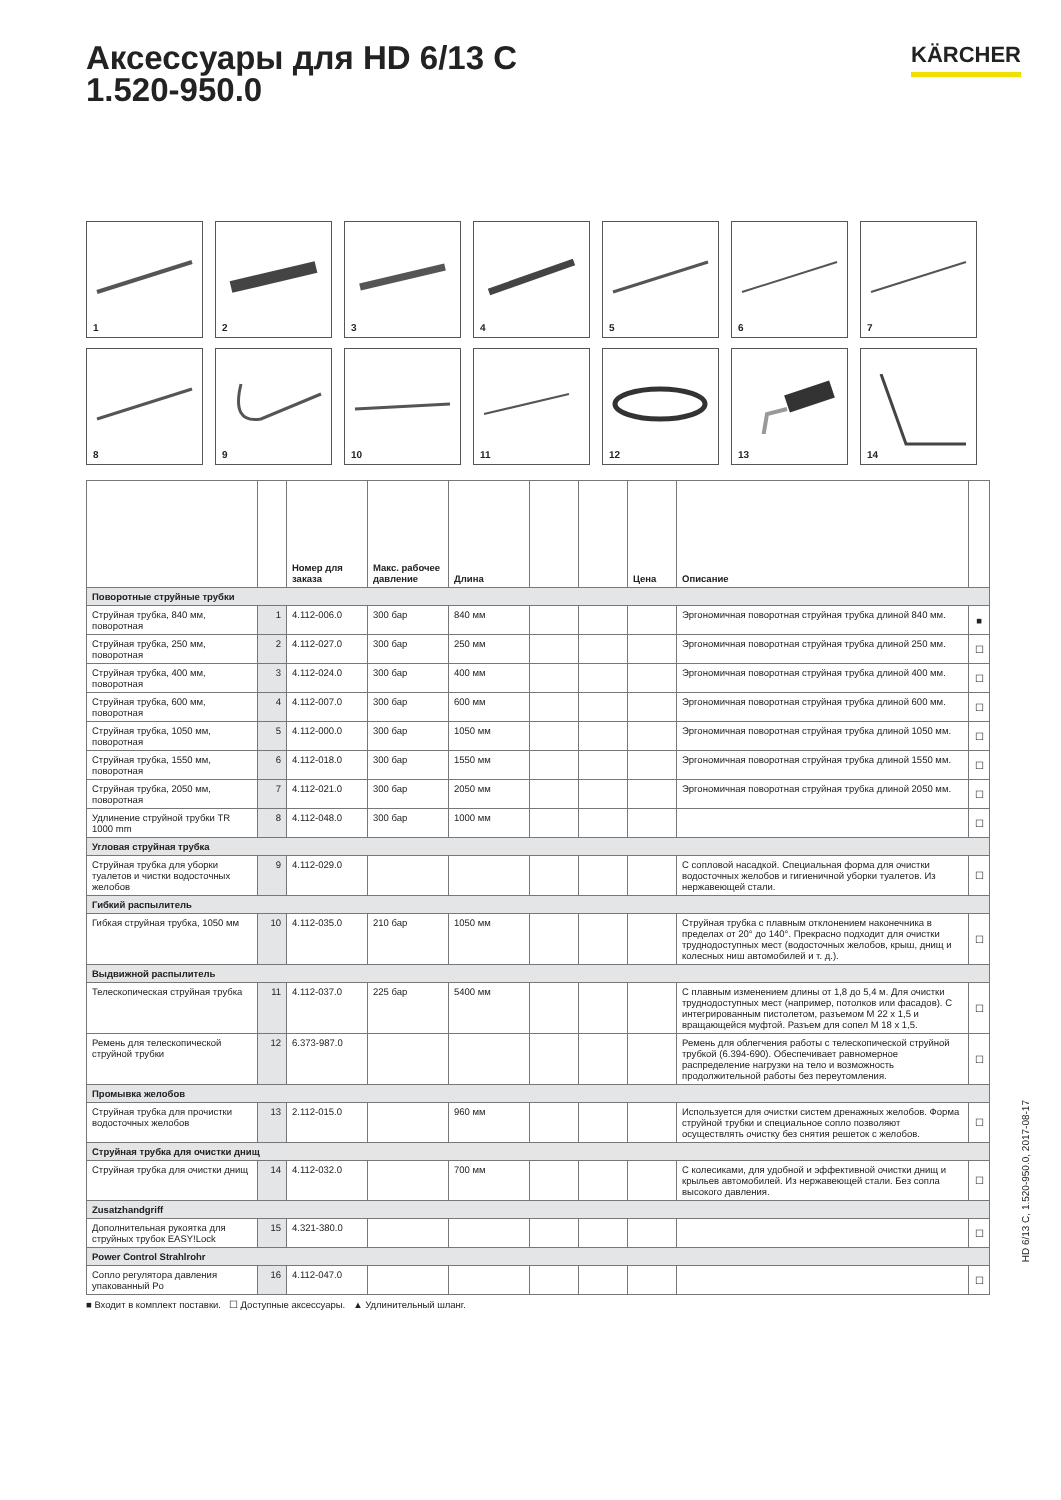Аксессуары для HD 6/13 C
1.520-950.0
KÄRCHER
1
2
3
4
5
6
7
8
9
10
11
12
13
14
| | | Номер для заказа | Макс. рабочее давление | Длина | | | Цена | Описание | |
| --- | --- | --- | --- | --- | --- | --- | --- | --- | --- |
| Поворотные струйные трубки | | | | | | | | | |
| Струйная трубка, 840 мм, поворотная | 1 | 4.112-006.0 | 300 бар | 840 мм | | | | Эргономичная поворотная струйная трубка длиной 840 мм. | ■ |
| Струйная трубка, 250 мм, поворотная | 2 | 4.112-027.0 | 300 бар | 250 мм | | | | Эргономичная поворотная струйная трубка длиной 250 мм. | ☐ |
| Струйная трубка, 400 мм, поворотная | 3 | 4.112-024.0 | 300 бар | 400 мм | | | | Эргономичная поворотная струйная трубка длиной 400 мм. | ☐ |
| Струйная трубка, 600 мм, поворотная | 4 | 4.112-007.0 | 300 бар | 600 мм | | | | Эргономичная поворотная струйная трубка длиной 600 мм. | ☐ |
| Струйная трубка, 1050 мм, поворотная | 5 | 4.112-000.0 | 300 бар | 1050 мм | | | | Эргономичная поворотная струйная трубка длиной 1050 мм. | ☐ |
| Струйная трубка, 1550 мм, поворотная | 6 | 4.112-018.0 | 300 бар | 1550 мм | | | | Эргономичная поворотная струйная трубка длиной 1550 мм. | ☐ |
| Струйная трубка, 2050 мм, поворотная | 7 | 4.112-021.0 | 300 бар | 2050 мм | | | | Эргономичная поворотная струйная трубка длиной 2050 мм. | ☐ |
| Удлинение струйной трубки TR 1000 mm | 8 | 4.112-048.0 | 300 бар | 1000 мм | | | | | ☐ |
| Угловая струйная трубка | | | | | | | | | |
| Струйная трубка для уборки туалетов и чистки водосточных желобов | 9 | 4.112-029.0 | | | | | | С сопловой насадкой. Специальная форма для очистки водосточных желобов и гигиеничной уборки туалетов. Из нержавеющей стали. | ☐ |
| Гибкий распылитель | | | | | | | | | |
| Гибкая струйная трубка, 1050 мм | 10 | 4.112-035.0 | 210 бар | 1050 мм | | | | Струйная трубка с плавным отклонением наконечника в пределах от 20° до 140°. Прекрасно подходит для очистки труднодоступных мест (водосточных желобов, крыш, днищ и колесных ниш автомобилей и т. д.). | ☐ |
| Выдвижной распылитель | | | | | | | | | |
| Телескопическая струйная трубка | 11 | 4.112-037.0 | 225 бар | 5400 мм | | | | С плавным изменением длины от 1,8 до 5,4 м. Для очистки труднодоступных мест (например, потолков или фасадов). С интегрированным пистолетом, разъемом M 22 x 1,5 и вращающейся муфтой. Разъем для сопел M 18 x 1,5. | ☐ |
| Ремень для телескопической струйной трубки | 12 | 6.373-987.0 | | | | | | Ремень для облегчения работы с телескопической струйной трубкой (6.394-690). Обеспечивает равномерное распределение нагрузки на тело и возможность продолжительной работы без переутомления. | ☐ |
| Промывка желобов | | | | | | | | | |
| Струйная трубка для прочистки водосточных желобов | 13 | 2.112-015.0 | | 960 мм | | | | Используется для очистки систем дренажных желобов. Форма струйной трубки и специальное сопло позволяют осуществлять очистку без снятия решеток с желобов. | ☐ |
| Струйная трубка для очистки днищ | | | | | | | | | |
| Струйная трубка для очистки днищ | 14 | 4.112-032.0 | | 700 мм | | | | С колесиками, для удобной и эффективной очистки днищ и крыльев автомобилей. Из нержавеющей стали. Без сопла высокого давления. | ☐ |
| Zusatzhandgriff | | | | | | | | | |
| Дополнительная рукоятка для струйных трубок EASY!Lock | 15 | 4.321-380.0 | | | | | | | ☐ |
| Power Control Strahlrohr | | | | | | | | | |
| Сопло регулятора давления упакованный Po | 16 | 4.112-047.0 | | | | | | | ☐ |
■ Входит в комплект поставки. ☐ Доступные аксессуары. ▲ Удлинительный шланг.
HD 6/13 C, 1.520-950.0, 2017-08-17